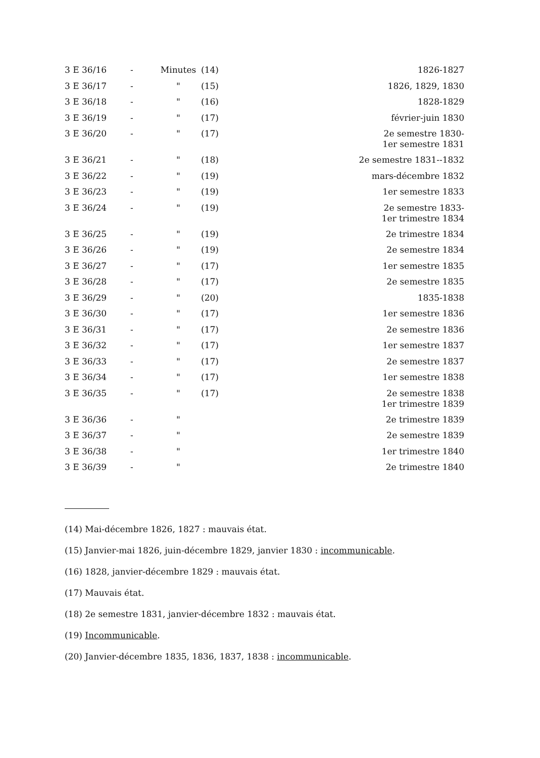| 3 E 36/16 | - | Minutes | (14) | 1826-1827 |
| 3 E 36/17 | - | " | (15) | 1826, 1829, 1830 |
| 3 E 36/18 | - | " | (16) | 1828-1829 |
| 3 E 36/19 | - | " | (17) | février-juin 1830 |
| 3 E 36/20 | - | " | (17) | 2e semestre 1830- 1er semestre 1831 |
| 3 E 36/21 | - | " | (18) | 2e semestre 1831--1832 |
| 3 E 36/22 | - | " | (19) | mars-décembre 1832 |
| 3 E 36/23 | - | " | (19) | 1er semestre 1833 |
| 3 E 36/24 | - | " | (19) | 2e semestre 1833- 1er trimestre 1834 |
| 3 E 36/25 | - | " | (19) | 2e trimestre 1834 |
| 3 E 36/26 | - | " | (19) | 2e semestre 1834 |
| 3 E 36/27 | - | " | (17) | 1er semestre 1835 |
| 3 E 36/28 | - | " | (17) | 2e semestre 1835 |
| 3 E 36/29 | - | " | (20) | 1835-1838 |
| 3 E 36/30 | - | " | (17) | 1er semestre 1836 |
| 3 E 36/31 | - | " | (17) | 2e semestre 1836 |
| 3 E 36/32 | - | " | (17) | 1er semestre 1837 |
| 3 E 36/33 | - | " | (17) | 2e semestre 1837 |
| 3 E 36/34 | - | " | (17) | 1er semestre 1838 |
| 3 E 36/35 | - | " | (17) | 2e semestre 1838 1er trimestre 1839 |
| 3 E 36/36 | - | " | | 2e trimestre 1839 |
| 3 E 36/37 | - | " | | 2e semestre 1839 |
| 3 E 36/38 | - | " | | 1er trimestre 1840 |
| 3 E 36/39 | - | " | | 2e trimestre 1840 |
(14) Mai-décembre 1826, 1827 : mauvais état.
(15) Janvier-mai 1826, juin-décembre 1829, janvier 1830 : incommunicable.
(16) 1828, janvier-décembre 1829 : mauvais état.
(17) Mauvais état.
(18) 2e semestre 1831, janvier-décembre 1832 : mauvais état.
(19) Incommunicable.
(20) Janvier-décembre 1835, 1836, 1837, 1838 : incommunicable.